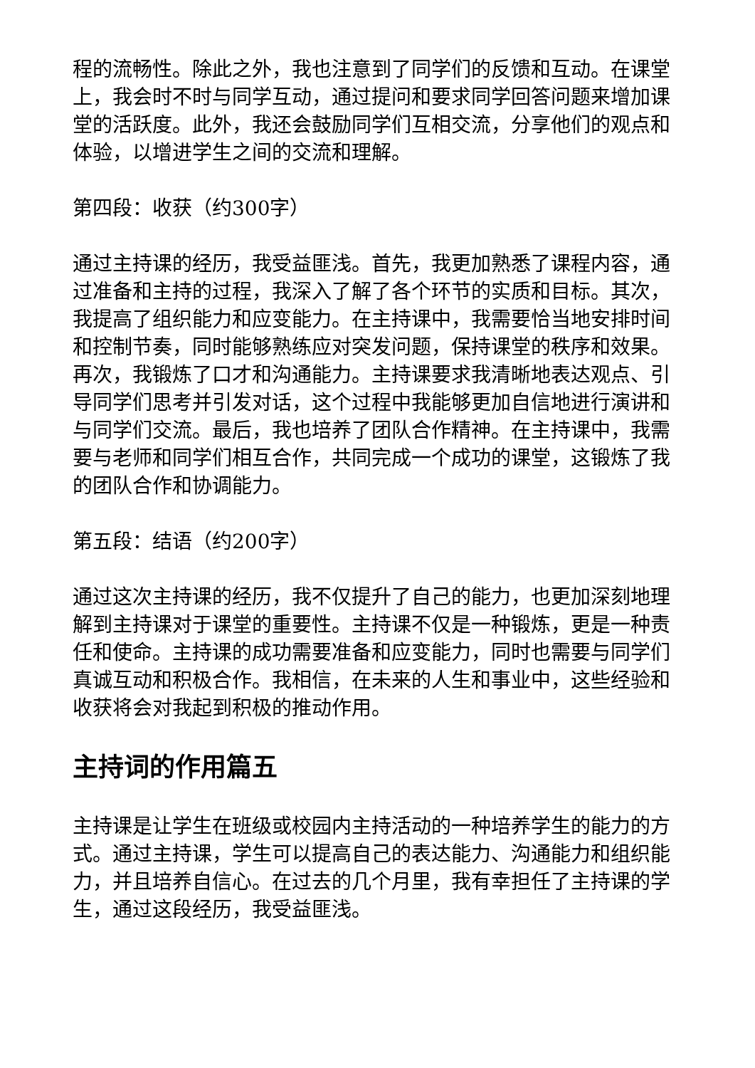程的流畅性。除此之外，我也注意到了同学们的反馈和互动。在课堂上，我会时不时与同学互动，通过提问和要求同学回答问题来增加课堂的活跃度。此外，我还会鼓励同学们互相交流，分享他们的观点和体验，以增进学生之间的交流和理解。
第四段：收获（约300字）
通过主持课的经历，我受益匪浅。首先，我更加熟悉了课程内容，通过准备和主持的过程，我深入了解了各个环节的实质和目标。其次，我提高了组织能力和应变能力。在主持课中，我需要恰当地安排时间和控制节奏，同时能够熟练应对突发问题，保持课堂的秩序和效果。再次，我锻炼了口才和沟通能力。主持课要求我清晰地表达观点、引导同学们思考并引发对话，这个过程中我能够更加自信地进行演讲和与同学们交流。最后，我也培养了团队合作精神。在主持课中，我需要与老师和同学们相互合作，共同完成一个成功的课堂，这锻炼了我的团队合作和协调能力。
第五段：结语（约200字）
通过这次主持课的经历，我不仅提升了自己的能力，也更加深刻地理解到主持课对于课堂的重要性。主持课不仅是一种锻炼，更是一种责任和使命。主持课的成功需要准备和应变能力，同时也需要与同学们真诚互动和积极合作。我相信，在未来的人生和事业中，这些经验和收获将会对我起到积极的推动作用。
主持词的作用篇五
主持课是让学生在班级或校园内主持活动的一种培养学生的能力的方式。通过主持课，学生可以提高自己的表达能力、沟通能力和组织能力，并且培养自信心。在过去的几个月里，我有幸担任了主持课的学生，通过这段经历，我受益匪浅。